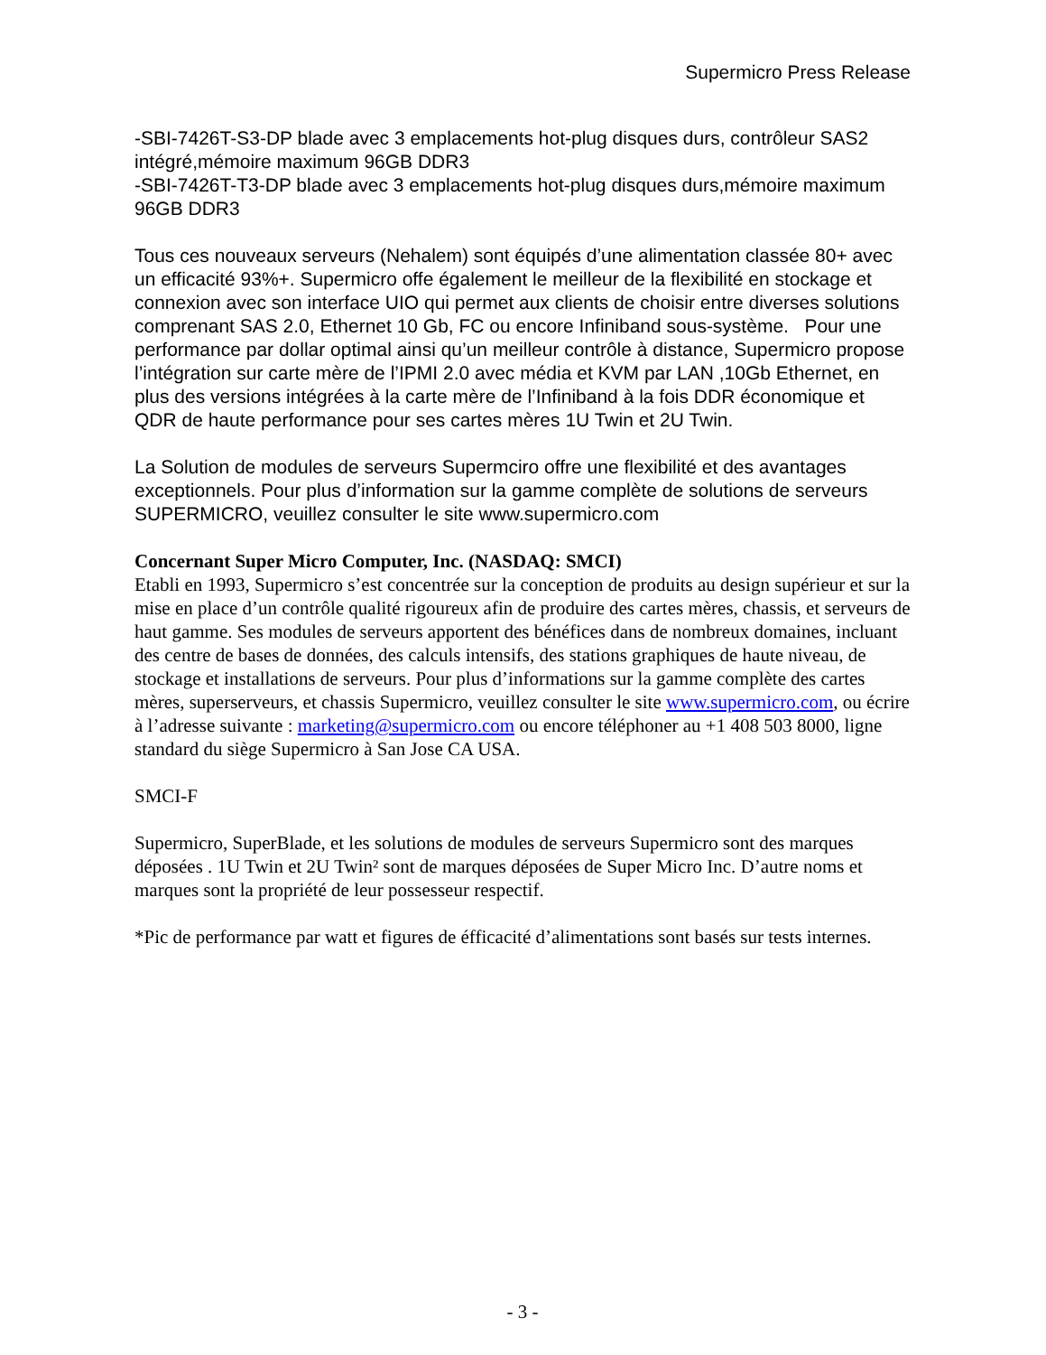Supermicro Press Release
-SBI-7426T-S3-DP blade avec 3 emplacements hot-plug disques durs, contrôleur SAS2 intégré,mémoire maximum 96GB DDR3
-SBI-7426T-T3-DP blade avec 3 emplacements hot-plug disques durs,mémoire maximum 96GB DDR3
Tous ces nouveaux serveurs (Nehalem) sont équipés d’une alimentation classée 80+ avec un efficacité 93%+. Supermicro offe également le meilleur de la flexibilité en stockage et connexion avec son interface UIO qui permet aux clients de choisir entre diverses solutions comprenant SAS 2.0, Ethernet 10 Gb, FC ou encore Infiniband sous-système. Pour une performance par dollar optimal ainsi qu’un meilleur contrôle à distance, Supermicro propose l’intégration sur carte mère de l’IPMI 2.0 avec média et KVM par LAN ,10Gb Ethernet, en plus des versions intégrées à la carte mère de l’Infiniband à la fois DDR économique et QDR de haute performance pour ses cartes mères 1U Twin et 2U Twin.
La Solution de modules de serveurs Supermciro offre une flexibilité et des avantages exceptionnels. Pour plus d’information sur la gamme complète de solutions de serveurs SUPERMICRO, veuillez consulter le site www.supermicro.com
Concernant Super Micro Computer, Inc. (NASDAQ: SMCI)
Etabli en 1993, Supermicro s’est concentrée sur la conception de produits au design supérieur et sur la mise en place d’un contrôle qualité rigoureux afin de produire des cartes mères, chassis, et serveurs de haut gamme. Ses modules de serveurs apportent des bénéfices dans de nombreux domaines, incluant des centre de bases de données, des calculs intensifs, des stations graphiques de haute niveau, de stockage et installations de serveurs. Pour plus d’informations sur la gamme complète des cartes mères, superserveurs, et chassis Supermicro, veuillez consulter le site www.supermicro.com, ou écrire à l’adresse suivante : marketing@supermicro.com ou encore téléphoner au +1 408 503 8000, ligne standard du siège Supermicro à San Jose CA USA.
SMCI-F
Supermicro, SuperBlade, et les solutions de modules de serveurs Supermicro sont des marques déposées . 1U Twin et 2U Twin² sont de marques déposées de Super Micro Inc. D’autre noms et marques sont la propriété de leur possesseur respectif.
*Pic de performance par watt et figures de éfficacité d’alimentations sont basés sur tests internes.
- 3 -